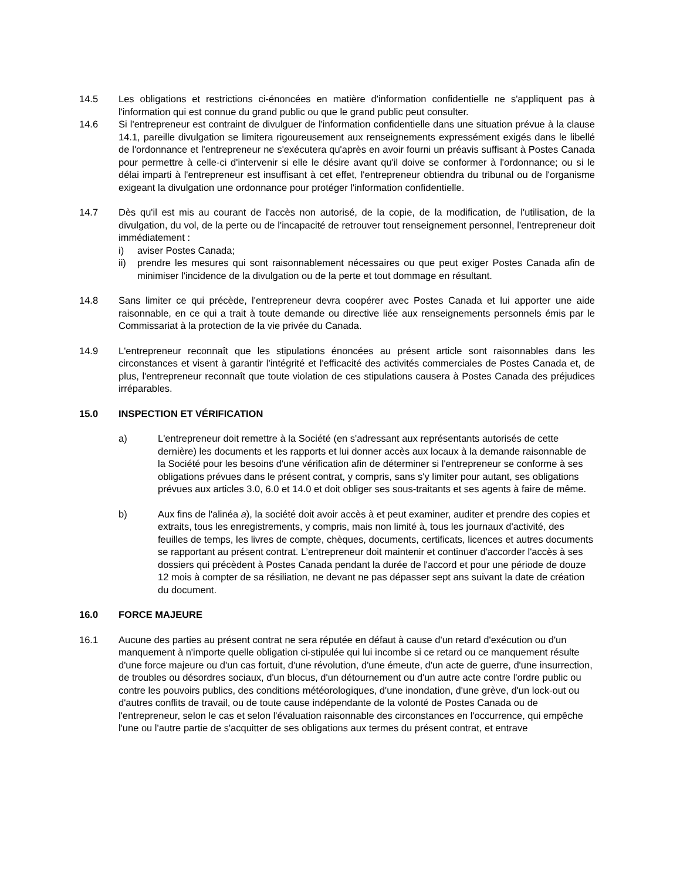14.5 Les obligations et restrictions ci-énoncées en matière d'information confidentielle ne s'appliquent pas à l'information qui est connue du grand public ou que le grand public peut consulter.
14.6 Si l'entrepreneur est contraint de divulguer de l'information confidentielle dans une situation prévue à la clause 14.1, pareille divulgation se limitera rigoureusement aux renseignements expressément exigés dans le libellé de l'ordonnance et l'entrepreneur ne s'exécutera qu'après en avoir fourni un préavis suffisant à Postes Canada pour permettre à celle-ci d'intervenir si elle le désire avant qu'il doive se conformer à l'ordonnance; ou si le délai imparti à l'entrepreneur est insuffisant à cet effet, l'entrepreneur obtiendra du tribunal ou de l'organisme exigeant la divulgation une ordonnance pour protéger l'information confidentielle.
14.7 Dès qu'il est mis au courant de l'accès non autorisé, de la copie, de la modification, de l'utilisation, de la divulgation, du vol, de la perte ou de l'incapacité de retrouver tout renseignement personnel, l'entrepreneur doit immédiatement :
i) aviser Postes Canada;
ii) prendre les mesures qui sont raisonnablement nécessaires ou que peut exiger Postes Canada afin de minimiser l'incidence de la divulgation ou de la perte et tout dommage en résultant.
14.8 Sans limiter ce qui précède, l'entrepreneur devra coopérer avec Postes Canada et lui apporter une aide raisonnable, en ce qui a trait à toute demande ou directive liée aux renseignements personnels émis par le Commissariat à la protection de la vie privée du Canada.
14.9 L'entrepreneur reconnaît que les stipulations énoncées au présent article sont raisonnables dans les circonstances et visent à garantir l'intégrité et l'efficacité des activités commerciales de Postes Canada et, de plus, l'entrepreneur reconnaît que toute violation de ces stipulations causera à Postes Canada des préjudices irréparables.
15.0 INSPECTION ET VÉRIFICATION
a) L'entrepreneur doit remettre à la Société (en s'adressant aux représentants autorisés de cette dernière) les documents et les rapports et lui donner accès aux locaux à la demande raisonnable de la Société pour les besoins d'une vérification afin de déterminer si l'entrepreneur se conforme à ses obligations prévues dans le présent contrat, y compris, sans s'y limiter pour autant, ses obligations prévues aux articles 3.0, 6.0 et 14.0 et doit obliger ses sous-traitants et ses agents à faire de même.
b) Aux fins de l'alinéa a), la société doit avoir accès à et peut examiner, auditer et prendre des copies et extraits, tous les enregistrements, y compris, mais non limité à, tous les journaux d'activité, des feuilles de temps, les livres de compte, chèques, documents, certificats, licences et autres documents se rapportant au présent contrat. L’entrepreneur doit maintenir et continuer d'accorder l'accès à ses dossiers qui précèdent à Postes Canada pendant la durée de l'accord et pour une période de douze 12 mois à compter de sa résiliation, ne devant ne pas dépasser sept ans suivant la date de création du document.
16.0 FORCE MAJEURE
16.1 Aucune des parties au présent contrat ne sera réputée en défaut à cause d'un retard d'exécution ou d'un manquement à n'importe quelle obligation ci-stipulée qui lui incombe si ce retard ou ce manquement résulte d'une force majeure ou d'un cas fortuit, d'une révolution, d'une émeute, d'un acte de guerre, d'une insurrection, de troubles ou désordres sociaux, d'un blocus, d'un détournement ou d'un autre acte contre l'ordre public ou contre les pouvoirs publics, des conditions météorologiques, d'une inondation, d'une grève, d'un lock-out ou d'autres conflits de travail, ou de toute cause indépendante de la volonté de Postes Canada ou de l'entrepreneur, selon le cas et selon l'évaluation raisonnable des circonstances en l'occurrence, qui empêche l'une ou l'autre partie de s'acquitter de ses obligations aux termes du présent contrat, et entrave